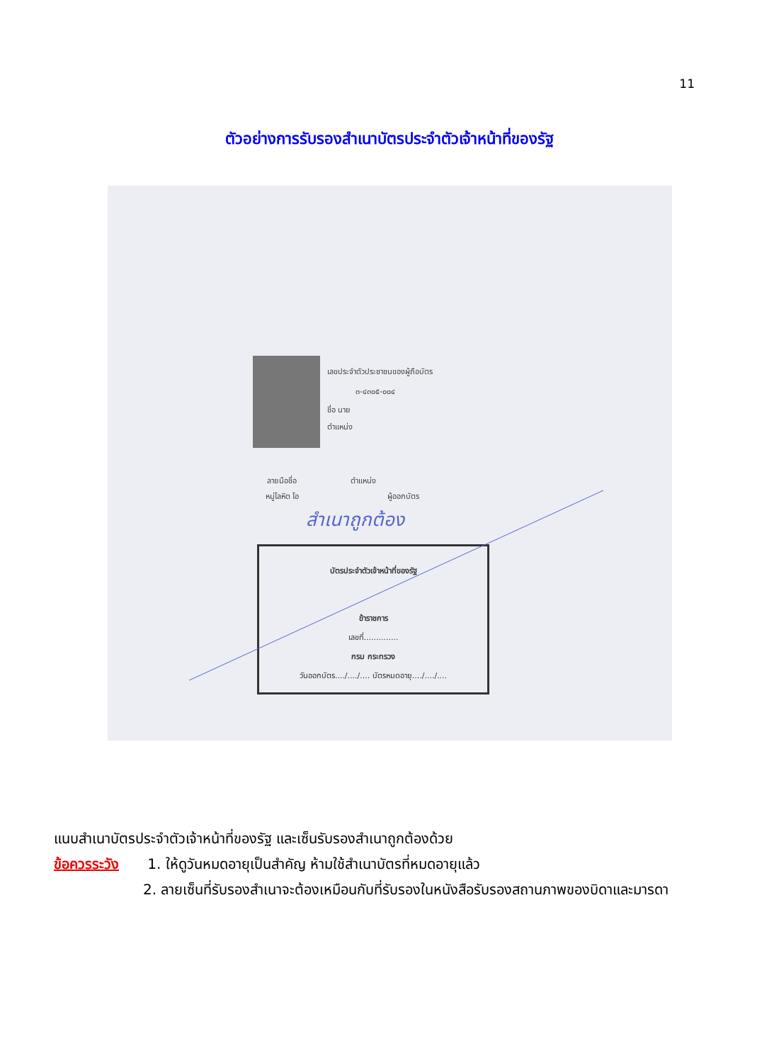11
ตัวอย่างการรับรองสำเนาบัตรประจำตัวเจ้าหน้าที่ของรัฐ
เลขประจำตัวประชาชนของผู้ถือบัตร
๓-๔๓๐๕-๐๐๔
ชื่อ นาย
ตำแหน่ง
ลายมือชื่อ ตำแหน่ง
หมู่โลหิต โอ ผู้ออกบัตร
บัตรประจำตัวเจ้าหน้าที่ของรัฐ
ข้าราชการ
เลขที่..............
กรม กระทรวง
วันออกบัตร..../..../.... บัตรหมดอายุ..../..../....
สำเนาถูกต้อง
แนบสำเนาบัตรประจำตัวเจ้าหน้าที่ของรัฐ และเซ็นรับรองสำเนาถูกต้องด้วย
ข้อควรระวัง 1. ให้ดูวันหมดอายุเป็นสำคัญ ห้ามใช้สำเนาบัตรที่หมดอายุแล้ว
2. ลายเซ็นที่รับรองสำเนาจะต้องเหมือนกับที่รับรองในหนังสือรับรองสถานภาพของบิดาและมารดา